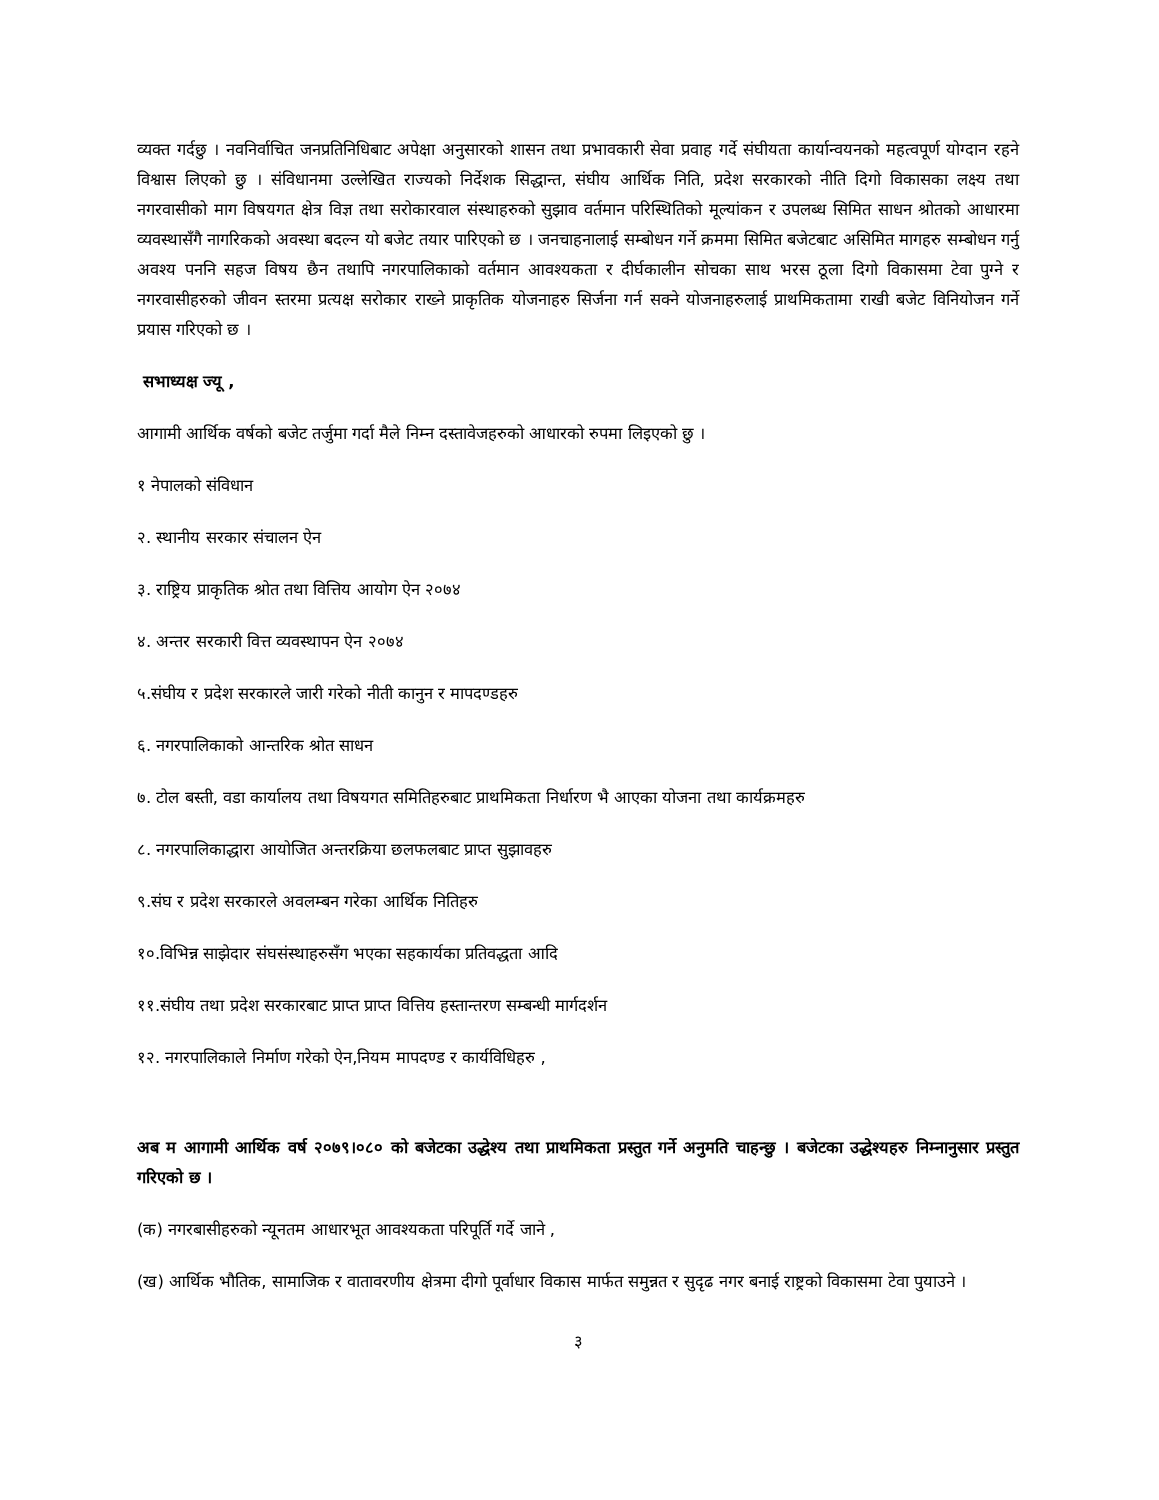व्यक्त गर्दछु । नवनिर्वाचित जनप्रतिनिधिबाट अपेक्षा अनुसारको शासन तथा प्रभावकारी सेवा प्रवाह गर्दे संघीयता कार्यान्वयनको महत्वपूर्ण योग्दान रहने विश्वास लिएको छु । संविधानमा उल्लेखित राज्यको निर्देशक सिद्धान्त, संघीय आर्थिक निति, प्रदेश सरकारको नीति दिगो विकासका लक्ष्य तथा नगरवासीको माग विषयगत क्षेत्र विज्ञ तथा सरोकारवाल संस्थाहरुको सुझाव वर्तमान परिस्थितिको मूल्यांकन र उपलब्ध सिमित साधन श्रोतको आधारमा व्यवस्थासँगै नागरिकको अवस्था बदल्न यो बजेट तयार पारिएको छ । जनचाहनालाई सम्बोधन गर्ने क्रममा सिमित बजेटबाट असिमित मागहरु सम्बोधन गर्नु अवश्य पननि सहज विषय छैन तथापि नगरपालिकाको वर्तमान आवश्यकता र दीर्घकालीन सोचका साथ भरस ठूला दिगो विकासमा टेवा पुग्ने र नगरवासीहरुको जीवन स्तरमा प्रत्यक्ष सरोकार राख्ने प्राकृतिक योजनाहरु सिर्जना गर्न सक्ने योजनाहरुलाई प्राथमिकतामा राखी बजेट विनियोजन गर्ने प्रयास गरिएको छ ।
सभाध्यक्ष ज्यू ,
आगामी आर्थिक वर्षको बजेट तर्जुमा गर्दा मैले निम्न दस्तावेजहरुको आधारको रुपमा लिइएको छु ।
१ नेपालको संविधान
२. स्थानीय सरकार संचालन ऐन
३. राष्ट्रिय प्राकृतिक श्रोत तथा वित्तिय आयोग ऐन २०७४
४. अन्तर सरकारी वित्त व्यवस्थापन ऐन २०७४
५.संघीय र प्रदेश सरकारले जारी गरेको नीती कानुन र मापदण्डहरु
६. नगरपालिकाको आन्तरिक श्रोत साधन
७. टोल बस्ती, वडा कार्यालय तथा विषयगत समितिहरुबाट प्राथमिकता निर्धारण भै आएका योजना तथा कार्यक्रमहरु
८. नगरपालिकाद्धारा आयोजित अन्तरक्रिया छलफलबाट प्राप्त सुझावहरु
९.संघ र प्रदेश सरकारले अवलम्बन गरेका आर्थिक नितिहरु
१०.विभिन्न साझेदार संघसंस्थाहरुसँग भएका सहकार्यका प्रतिवद्धता आदि
११.संघीय तथा प्रदेश सरकारबाट प्राप्त प्राप्त वित्तिय हस्तान्तरण सम्बन्धी मार्गदर्शन
१२. नगरपालिकाले निर्माण गरेको ऐन,नियम मापदण्ड र कार्यविधिहरु ,
अब म आगामी आर्थिक वर्ष २०७९।०८० को बजेटका उद्धेश्य तथा प्राथमिकता प्रस्तुत गर्ने अनुमति चाहन्छु । बजेटका उद्धेश्यहरु निम्नानुसार प्रस्तुत गरिएको छ ।
(क) नगरबासीहरुको न्यूनतम आधारभूत आवश्यकता परिपूर्ति गर्दे जाने ,
(ख) आर्थिक भौतिक, सामाजिक र वातावरणीय क्षेत्रमा दीगो पूर्वाधार विकास मार्फत समुन्नत र सुदृढ नगर बनाई राष्ट्रको विकासमा टेवा पुयाउने ।
३